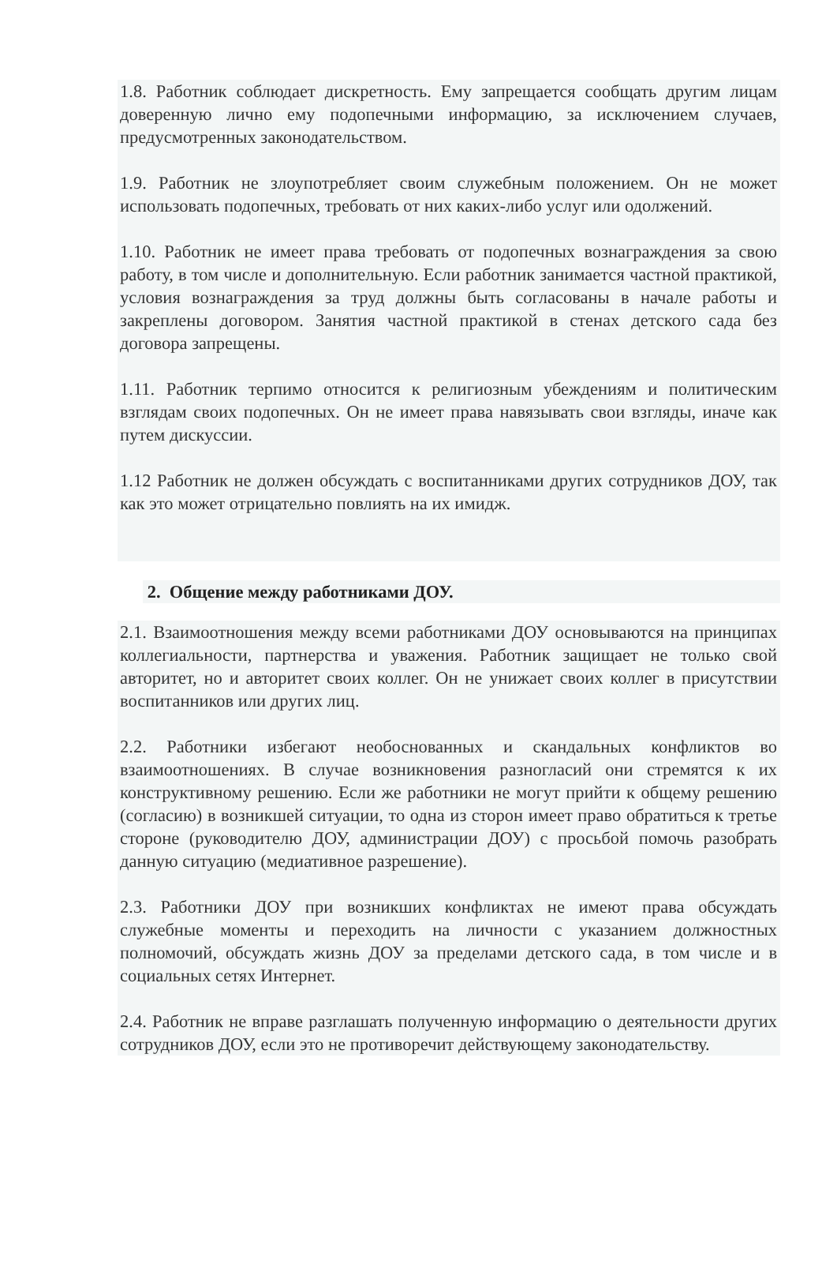1.8. Работник соблюдает дискретность. Ему запрещается сообщать другим лицам доверенную лично ему подопечными информацию, за исключением случаев, предусмотренных законодательством.
1.9. Работник не злоупотребляет своим служебным положением. Он не может использовать подопечных, требовать от них каких-либо услуг или одолжений.
1.10. Работник не имеет права требовать от подопечных вознаграждения за свою работу, в том числе и дополнительную. Если работник занимается частной практикой, условия вознаграждения за труд должны быть согласованы в начале работы и закреплены договором. Занятия частной практикой в стенах детского сада без договора запрещены.
1.11. Работник терпимо относится к религиозным убеждениям и политическим взглядам своих подопечных. Он не имеет права навязывать свои взгляды, иначе как путем дискуссии.
1.12 Работник не должен обсуждать с воспитанниками других сотрудников ДОУ, так как это может отрицательно повлиять на их имидж.
2. Общение между работниками ДОУ.
2.1. Взаимоотношения между всеми работниками ДОУ основываются на принципах коллегиальности, партнерства и уважения. Работник защищает не только свой авторитет, но и авторитет своих коллег. Он не унижает своих коллег в присутствии воспитанников или других лиц.
2.2. Работники избегают необоснованных и скандальных конфликтов во взаимоотношениях. В случае возникновения разногласий они стремятся к их конструктивному решению. Если же работники не могут прийти к общему решению (согласию) в возникшей ситуации, то одна из сторон имеет право обратиться к третье стороне (руководителю ДОУ, администрации ДОУ) с просьбой помочь разобрать данную ситуацию (медиативное разрешение).
2.3. Работники ДОУ при возникших конфликтах не имеют права обсуждать служебные моменты и переходить на личности с указанием должностных полномочий, обсуждать жизнь ДОУ за пределами детского сада, в том числе и в социальных сетях Интернет.
2.4. Работник не вправе разглашать полученную информацию о деятельности других сотрудников ДОУ, если это не противоречит действующему законодательству.